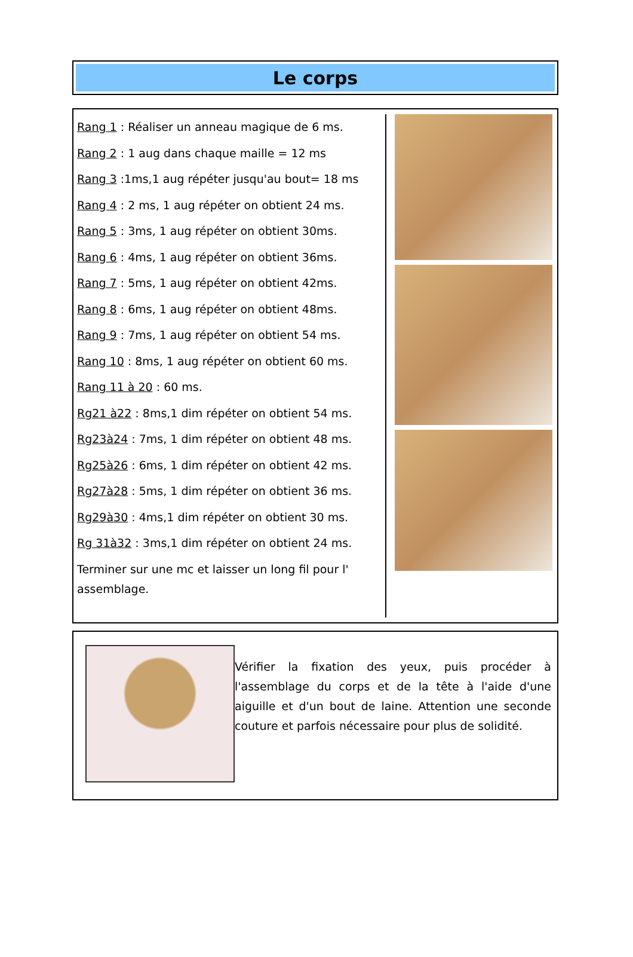Le corps
Rang 1 : Réaliser un anneau magique de 6 ms.
Rang 2 : 1 aug dans chaque maille = 12 ms
Rang 3 :1ms,1 aug répéter jusqu'au bout= 18 ms
Rang 4 : 2 ms, 1 aug répéter on obtient 24 ms.
Rang 5 : 3ms, 1 aug répéter on obtient 30ms.
Rang 6 : 4ms, 1 aug répéter on obtient 36ms.
Rang 7 : 5ms, 1 aug répéter on obtient 42ms.
Rang 8 : 6ms, 1 aug répéter on obtient 48ms.
Rang 9 : 7ms, 1 aug répéter on obtient 54 ms.
Rang 10 : 8ms, 1 aug répéter on obtient 60 ms.
Rang 11 à 20 : 60 ms.
Rg21 à22 : 8ms,1 dim répéter on obtient 54 ms.
Rg23à24 : 7ms, 1 dim répéter on obtient 48 ms.
Rg25à26 : 6ms, 1 dim répéter on obtient 42 ms.
Rg27à28 : 5ms, 1 dim répéter on obtient 36 ms.
Rg29à30 : 4ms,1 dim répéter on obtient 30 ms.
Rg 31à32 : 3ms,1 dim répéter on obtient 24 ms.
Terminer sur une mc et laisser un long fil pour l' assemblage.
Vérifier la fixation des yeux, puis procéder à l'assemblage du corps et de la tête à l'aide d'une aiguille et d'un bout de laine. Attention une seconde couture et parfois nécessaire pour plus de solidité.